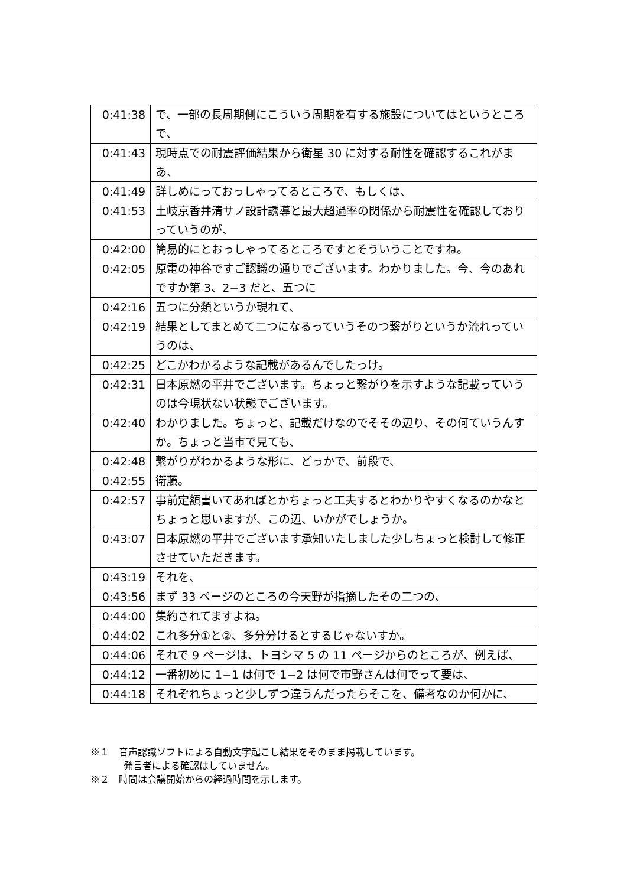| 0:41:38 | で、一部の長周期側にこういう周期を有する施設についてはというところで、 |
| 0:41:43 | 現時点での耐震評価結果から衛星 30 に対する耐性を確認するこれがまあ、 |
| 0:41:49 | 詳しめにっておっしゃってるところで、もしくは、 |
| 0:41:53 | 土岐京香井清サノ設計誘導と最大超過率の関係から耐震性を確認しておりっていうのが、 |
| 0:42:00 | 簡易的にとおっしゃってるところですとそういうことですね。 |
| 0:42:05 | 原電の神谷ですご認識の通りでございます。わかりました。今、今のあれですか第 3、2−3 だと、五つに |
| 0:42:16 | 五つに分類というか現れて、 |
| 0:42:19 | 結果としてまとめて二つになるっていうそのつ繋がりというか流れっていうのは、 |
| 0:42:25 | どこかわかるような記載があるんでしたっけ。 |
| 0:42:31 | 日本原燃の平井でございます。ちょっと繋がりを示すような記載っていうのは今現状ない状態でございます。 |
| 0:42:40 | わかりました。ちょっと、記載だけなのでそその辺り、その何ていうんすか。ちょっと当市で見ても、 |
| 0:42:48 | 繋がりがわかるような形に、どっかで、前段で、 |
| 0:42:55 | 衛藤。 |
| 0:42:57 | 事前定額書いてあればとかちょっと工夫するとわかりやすくなるのかなとちょっと思いますが、この辺、いかがでしょうか。 |
| 0:43:07 | 日本原燃の平井でございます承知いたしました少しちょっと検討して修正させていただきます。 |
| 0:43:19 | それを、 |
| 0:43:56 | まず 33 ページのところの今天野が指摘したその二つの、 |
| 0:44:00 | 集約されてますよね。 |
| 0:44:02 | これ多分①と②、多分分けるとするじゃないすか。 |
| 0:44:06 | それで 9 ページは、トヨシマ 5 の 11 ページからのところが、例えば、 |
| 0:44:12 | 一番初めに 1−1 は何で 1−2 は何で市野さんは何でって要は、 |
| 0:44:18 | それぞれちょっと少しずつ違うんだったらそこを、備考なのか何かに、 |
※１　音声認識ソフトによる自動文字起こし結果をそのまま掲載しています。
発言者による確認はしていません。
※２　時間は会議開始からの経過時間を示します。